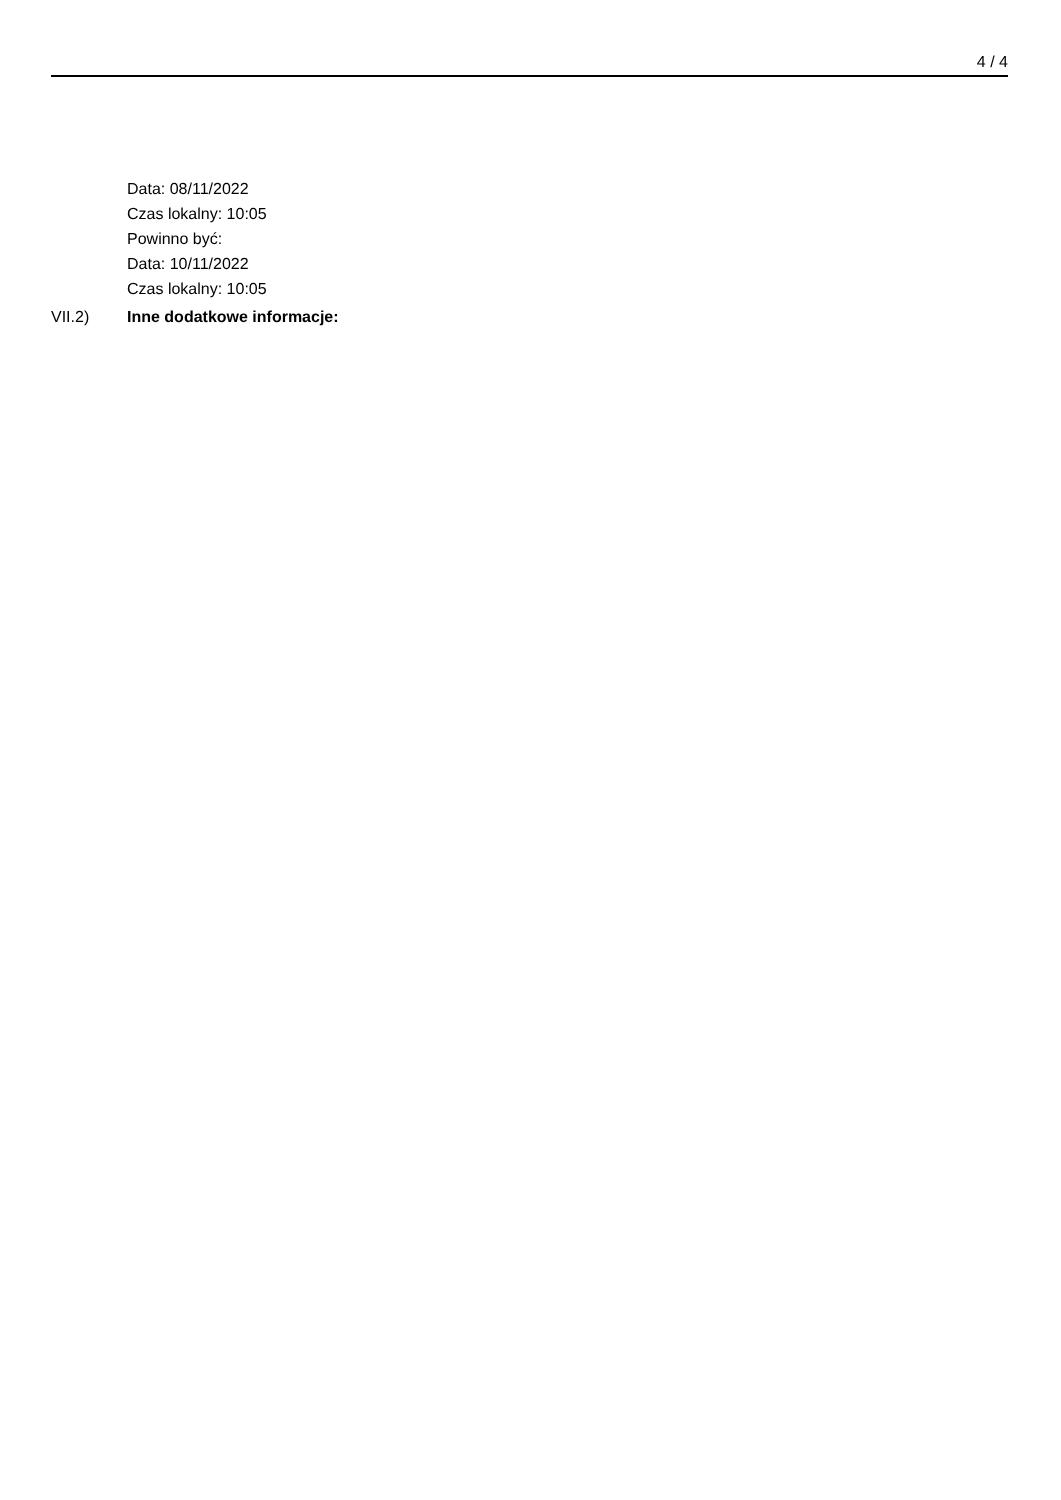4 / 4
Data: 08/11/2022
Czas lokalny: 10:05
Powinno być:
Data: 10/11/2022
Czas lokalny: 10:05
VII.2) Inne dodatkowe informacje: